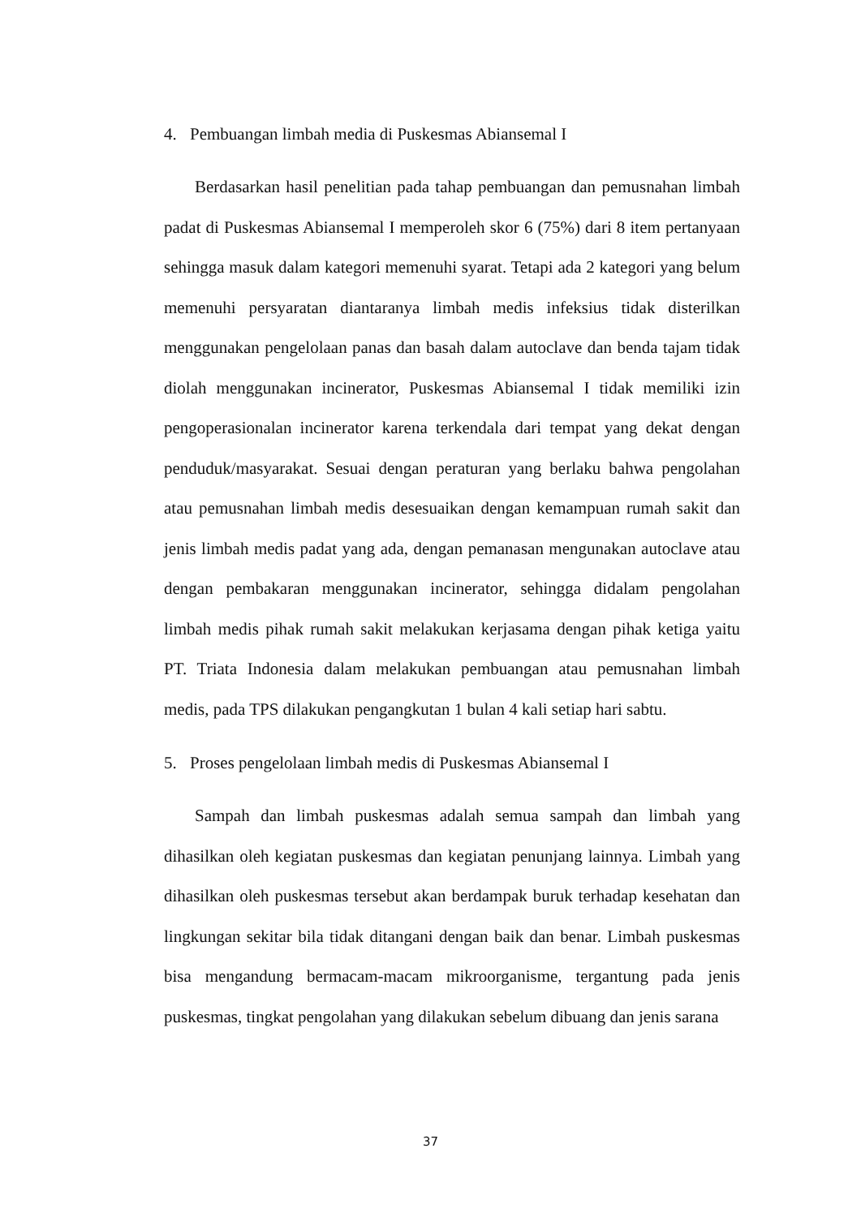4. Pembuangan limbah media di Puskesmas Abiansemal I
Berdasarkan hasil penelitian pada tahap pembuangan dan pemusnahan limbah padat di Puskesmas Abiansemal I memperoleh skor 6 (75%) dari 8 item pertanyaan sehingga masuk dalam kategori memenuhi syarat. Tetapi ada 2 kategori yang belum memenuhi persyaratan diantaranya limbah medis infeksius tidak disterilkan menggunakan pengelolaan panas dan basah dalam autoclave dan benda tajam tidak diolah menggunakan incinerator, Puskesmas Abiansemal I tidak memiliki izin pengoperasionalan incinerator karena terkendala dari tempat yang dekat dengan penduduk/masyarakat. Sesuai dengan peraturan yang berlaku bahwa pengolahan atau pemusnahan limbah medis desesuaikan dengan kemampuan rumah sakit dan jenis limbah medis padat yang ada, dengan pemanasan mengunakan autoclave atau dengan pembakaran menggunakan incinerator, sehingga didalam pengolahan limbah medis pihak rumah sakit melakukan kerjasama dengan pihak ketiga yaitu PT. Triata Indonesia dalam melakukan pembuangan atau pemusnahan limbah medis, pada TPS dilakukan pengangkutan 1 bulan 4 kali setiap hari sabtu.
5. Proses pengelolaan limbah medis di Puskesmas Abiansemal I
Sampah dan limbah puskesmas adalah semua sampah dan limbah yang dihasilkan oleh kegiatan puskesmas dan kegiatan penunjang lainnya. Limbah yang dihasilkan oleh puskesmas tersebut akan berdampak buruk terhadap kesehatan dan lingkungan sekitar bila tidak ditangani dengan baik dan benar. Limbah puskesmas bisa mengandung bermacam-macam mikroorganisme, tergantung pada jenis puskesmas, tingkat pengolahan yang dilakukan sebelum dibuang dan jenis sarana
37